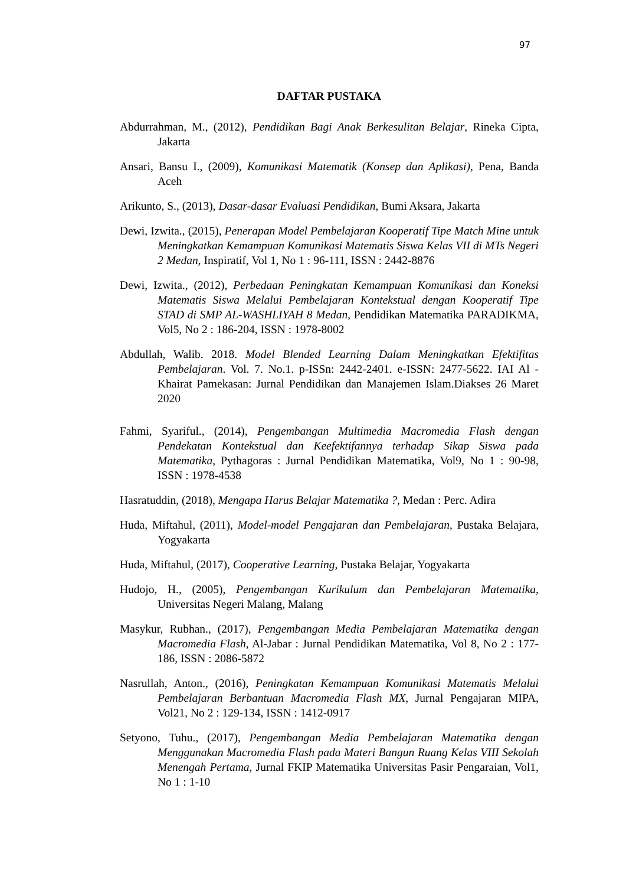97
DAFTAR PUSTAKA
Abdurrahman, M., (2012), Pendidikan Bagi Anak Berkesulitan Belajar, Rineka Cipta, Jakarta
Ansari, Bansu I., (2009), Komunikasi Matematik (Konsep dan Aplikasi), Pena, Banda Aceh
Arikunto, S., (2013), Dasar-dasar Evaluasi Pendidikan, Bumi Aksara, Jakarta
Dewi, Izwita., (2015), Penerapan Model Pembelajaran Kooperatif Tipe Match Mine untuk Meningkatkan Kemampuan Komunikasi Matematis Siswa Kelas VII di MTs Negeri 2 Medan, Inspiratif, Vol 1, No 1 : 96-111, ISSN : 2442-8876
Dewi, Izwita., (2012), Perbedaan Peningkatan Kemampuan Komunikasi dan Koneksi Matematis Siswa Melalui Pembelajaran Kontekstual dengan Kooperatif Tipe STAD di SMP AL-WASHLIYAH 8 Medan, Pendidikan Matematika PARADIKMA, Vol5, No 2 : 186-204, ISSN : 1978-8002
Abdullah, Walib. 2018. Model Blended Learning Dalam Meningkatkan Efektifitas Pembelajaran. Vol. 7. No.1. p-ISSn: 2442-2401. e-ISSN: 2477-5622. IAI Al - Khairat Pamekasan: Jurnal Pendidikan dan Manajemen Islam.Diakses 26 Maret 2020
Fahmi, Syariful., (2014), Pengembangan Multimedia Macromedia Flash dengan Pendekatan Kontekstual dan Keefektifannya terhadap Sikap Siswa pada Matematika, Pythagoras : Jurnal Pendidikan Matematika, Vol9, No 1 : 90-98, ISSN : 1978-4538
Hasratuddin, (2018), Mengapa Harus Belajar Matematika ?, Medan : Perc. Adira
Huda, Miftahul, (2011), Model-model Pengajaran dan Pembelajaran, Pustaka Belajara, Yogyakarta
Huda, Miftahul, (2017), Cooperative Learning, Pustaka Belajar, Yogyakarta
Hudojo, H., (2005), Pengembangan Kurikulum dan Pembelajaran Matematika, Universitas Negeri Malang, Malang
Masykur, Rubhan., (2017), Pengembangan Media Pembelajaran Matematika dengan Macromedia Flash, Al-Jabar : Jurnal Pendidikan Matematika, Vol 8, No 2 : 177-186, ISSN : 2086-5872
Nasrullah, Anton., (2016), Peningkatan Kemampuan Komunikasi Matematis Melalui Pembelajaran Berbantuan Macromedia Flash MX, Jurnal Pengajaran MIPA, Vol21, No 2 : 129-134, ISSN : 1412-0917
Setyono, Tuhu., (2017), Pengembangan Media Pembelajaran Matematika dengan Menggunakan Macromedia Flash pada Materi Bangun Ruang Kelas VIII Sekolah Menengah Pertama, Jurnal FKIP Matematika Universitas Pasir Pengaraian, Vol1, No 1 : 1-10